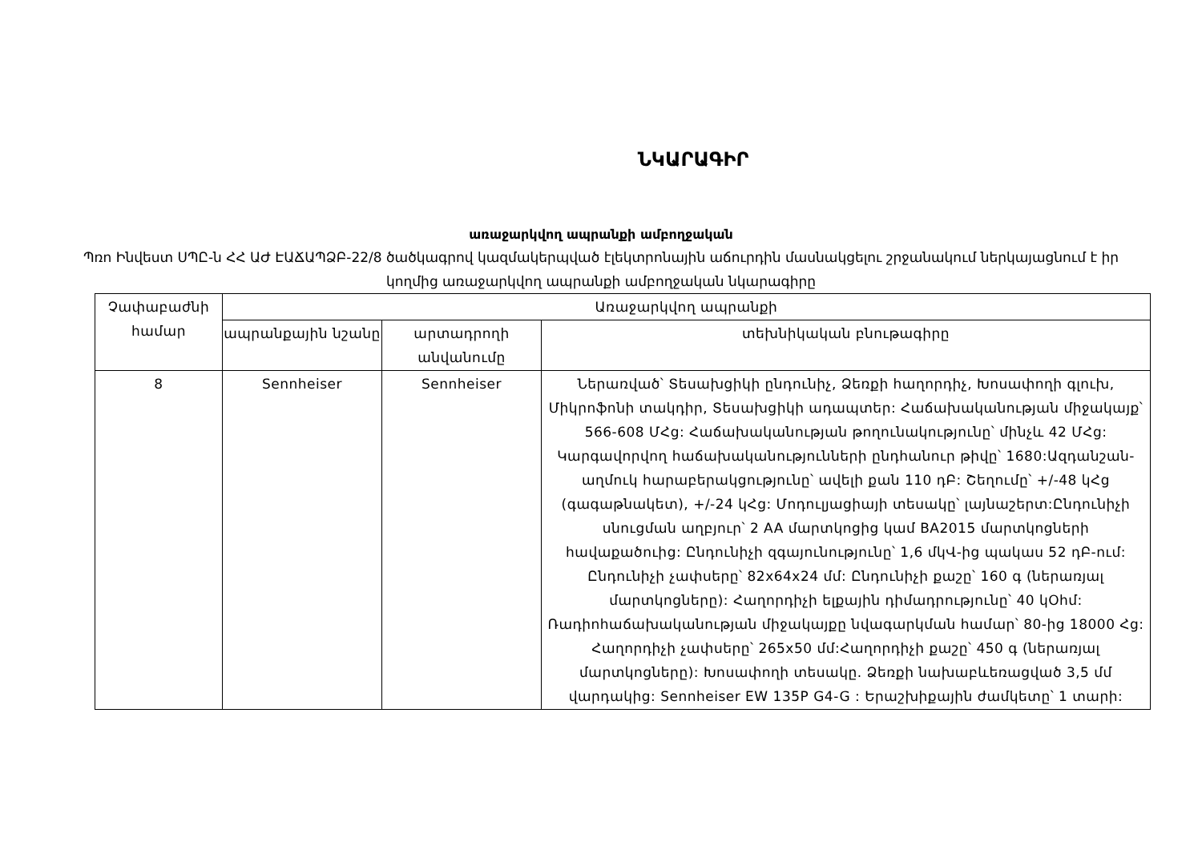ՆԿԱՐԱԳԻՐ
առաջարկվող ապրանքի ամբողջական
Պռո Ինվեստ ՍՊԸ-ն ՀՀ ԱԺ ԷԱՃԱՊՁԲ-22/8 ծածկագրով կազմակերպված էլեկտրոնային աճուրդին մասնակցելու շրջանակում ներկայացնում է իր կողմից առաջարկվող ապրանքի ամբողջական նկարագիրը
| Չափաբաժնի համար | Առաջարկվող ապրանքի | | |
| --- | --- | --- | --- |
| | ապրանքային նշանը | արտադրողի անվանումը | տեխնիկական բնութագիրը |
| 8 | Sennheiser | Sennheiser | Ներառված՝ Տեսախցիկի ընդունիչ, Ձեռքի հաղորդիչ, Խոսափողի գլուխ, Միկրոֆոնի տակդիր, Տեսախցիկի ադապտեր: Հաճախականության միջակայք՝ 566-608 ՄՀց: Հաճախականության թողունակությունը՝ մինչև 42 ՄՀց: Կարգավորվող հաճախականությունների ընդհանուր թիվը՝ 1680:Ազդանշան-աղմուկ հարաբերակցությունը՝ ավելի քան 110 դԲ: Շեղումը՝ +/-48 կՀց (գագաթնակետ), +/-24 կՀց: Մոդուլյացիայի տեսակը՝ լայնաշերտ:Ընդունիչի սնուցման աղբյուր՝ 2 AA մարտկոցից կամ BA2015 մարտկոցների հավաքածուից: Ընդունիչի զգայունությունը՝ 1,6 մկՎ-ից պակաս 52 դԲ-ում: Ընդունիչի չափսերը՝ 82x64x24 մմ: Ընդունիչի քաշը՝ 160 գ (ներառյալ մարտկոցները): Հաղորդիչի ելքային դիմադրությունը՝ 40 կՕհմ: Ռադիոհաճախականության միջակայքը նվագարկման համար՝ 80-ից 18000 Հց: Հաղորդիչի չափսերը՝ 265x50 մմ:Հաղորդիչի քաշը՝ 450 գ (ներառյալ մարտկոցները): Խոսափողի տեսակը. Ձեռքի նախաբևեռացված 3,5 մմ վարդակից: Sennheiser EW 135P G4-G : Երաշխիքային ժամկետը՝ 1 տարի: |